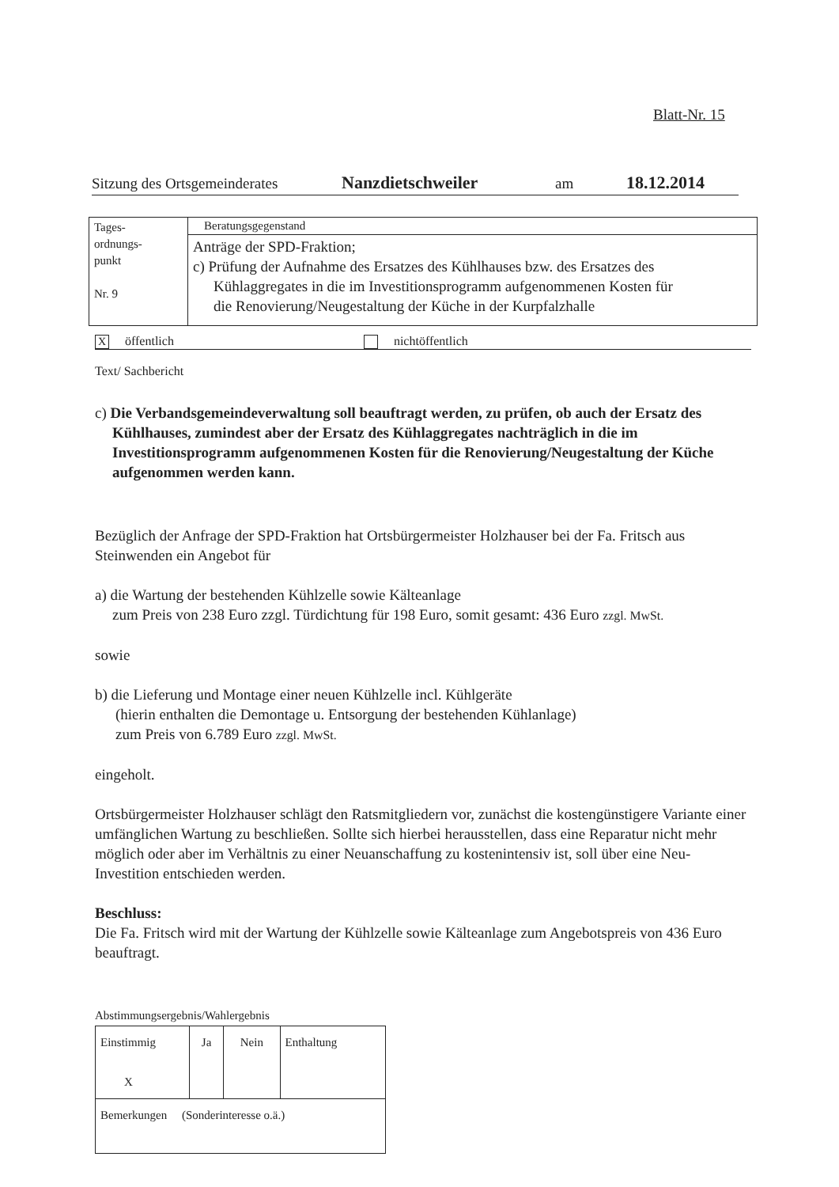Blatt-Nr. 15
Sitzung des Ortsgemeinderates Nanzdietschweiler am 18.12.2014
| Tages- ordnungs- punkt Nr. 9 | Beratungsgegenstand |
| | Anträge der SPD-Fraktion; c) Prüfung der Aufnahme des Ersatzes des Kühlhauses bzw. des Ersatzes des Kühlaggregates in die im Investitionsprogramm aufgenommenen Kosten für die Renovierung/Neugestaltung der Küche in der Kurpfalzhalle |
Xöffentlich nichtöffentlich
Text/ Sachbericht
c) Die Verbandsgemeindeverwaltung soll beauftragt werden, zu prüfen, ob auch der Ersatz des Kühlhauses, zumindest aber der Ersatz des Kühlaggregates nachträglich in die im Investitionsprogramm aufgenommenen Kosten für die Renovierung/Neugestaltung der Küche aufgenommen werden kann.
Bezüglich der Anfrage der SPD-Fraktion hat Ortsbürgermeister Holzhauser bei der Fa. Fritsch aus Steinwenden ein Angebot für
a) die Wartung der bestehenden Kühlzelle sowie Kälteanlage
zum Preis von 238 Euro zzgl. Türdichtung für 198 Euro, somit gesamt: 436 Euro zzgl. MwSt.
sowie
b) die Lieferung und Montage einer neuen Kühlzelle incl. Kühlgeräte
(hierin enthalten die Demontage u. Entsorgung der bestehenden Kühlanlage)
zum Preis von 6.789 Euro zzgl. MwSt.
eingeholt.
Ortsbürgermeister Holzhauser schlägt den Ratsmitgliedern vor, zunächst die kostengünstigere Variante einer umfänglichen Wartung zu beschließen. Sollte sich hierbei herausstellen, dass eine Reparatur nicht mehr möglich oder aber im Verhältnis zu einer Neuanschaffung zu kostenintensiv ist, soll über eine Neu-Investition entschieden werden.
Beschluss:
Die Fa. Fritsch wird mit der Wartung der Kühlzelle sowie Kälteanlage zum Angebotspreis von 436 Euro beauftragt.
Abstimmungsergebnis/Wahlergebnis
| Einstimmig X | Ja | Nein | Enthaltung |
| Bemerkungen (Sonderinteresse o.ä.) | | | |